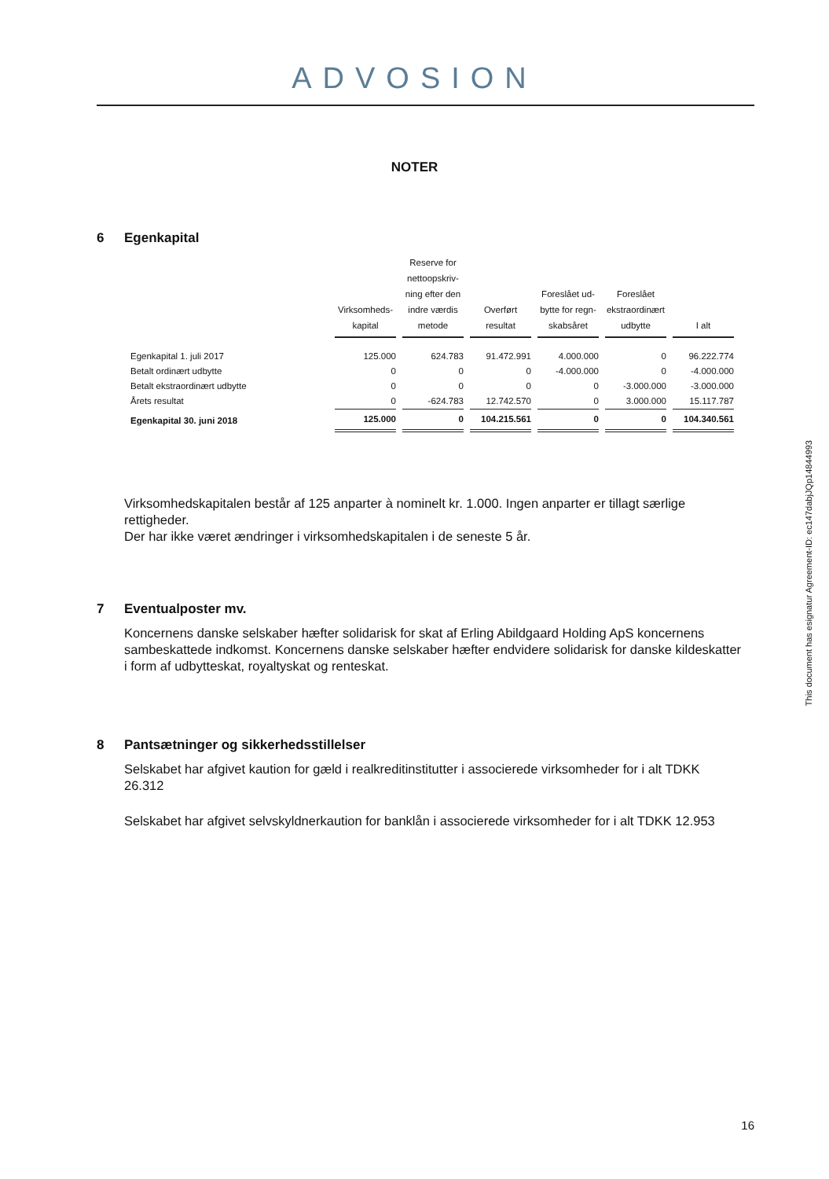ADVOSION
NOTER
6 Egenkapital
| | Virksomheds- kapital | Reserve for nettoopskriv- ning efter den indre værdis metode | Overført resultat | Foreslået ud- bytte for regn- skabsåret | Foreslået ekstraordinært udbytte | I alt |
| --- | --- | --- | --- | --- | --- | --- |
| Egenkapital 1. juli 2017 | 125.000 | 624.783 | 91.472.991 | 4.000.000 | 0 | 96.222.774 |
| Betalt ordinært udbytte | 0 | 0 | 0 | -4.000.000 | 0 | -4.000.000 |
| Betalt ekstraordinært udbytte | 0 | 0 | 0 | 0 | -3.000.000 | -3.000.000 |
| Årets resultat | 0 | -624.783 | 12.742.570 | 0 | 3.000.000 | 15.117.787 |
| Egenkapital 30. juni 2018 | 125.000 | 0 | 104.215.561 | 0 | 0 | 104.340.561 |
Virksomhedskapitalen består af 125 anparter à nominelt kr. 1.000. Ingen anparter er tillagt særlige rettigheder.
Der har ikke været ændringer i virksomhedskapitalen i de seneste 5 år.
7 Eventualposter mv.
Koncernens danske selskaber hæfter solidarisk for skat af Erling Abildgaard Holding ApS koncernens sambeskattede indkomst. Koncernens danske selskaber hæfter endvidere solidarisk for danske kildeskatter i form af udbytteskat, royaltyskat og renteskat.
8 Pantsætninger og sikkerhedsstillelser
Selskabet har afgivet kaution for gæld i realkreditinstitutter i associerede virksomheder for i alt TDKK 26.312
Selskabet har afgivet selvskyldnerkaution for banklån i associerede virksomheder for i alt TDKK 12.953
This document has esignatur Agreement-ID: ec147dabjJQp14844993
16